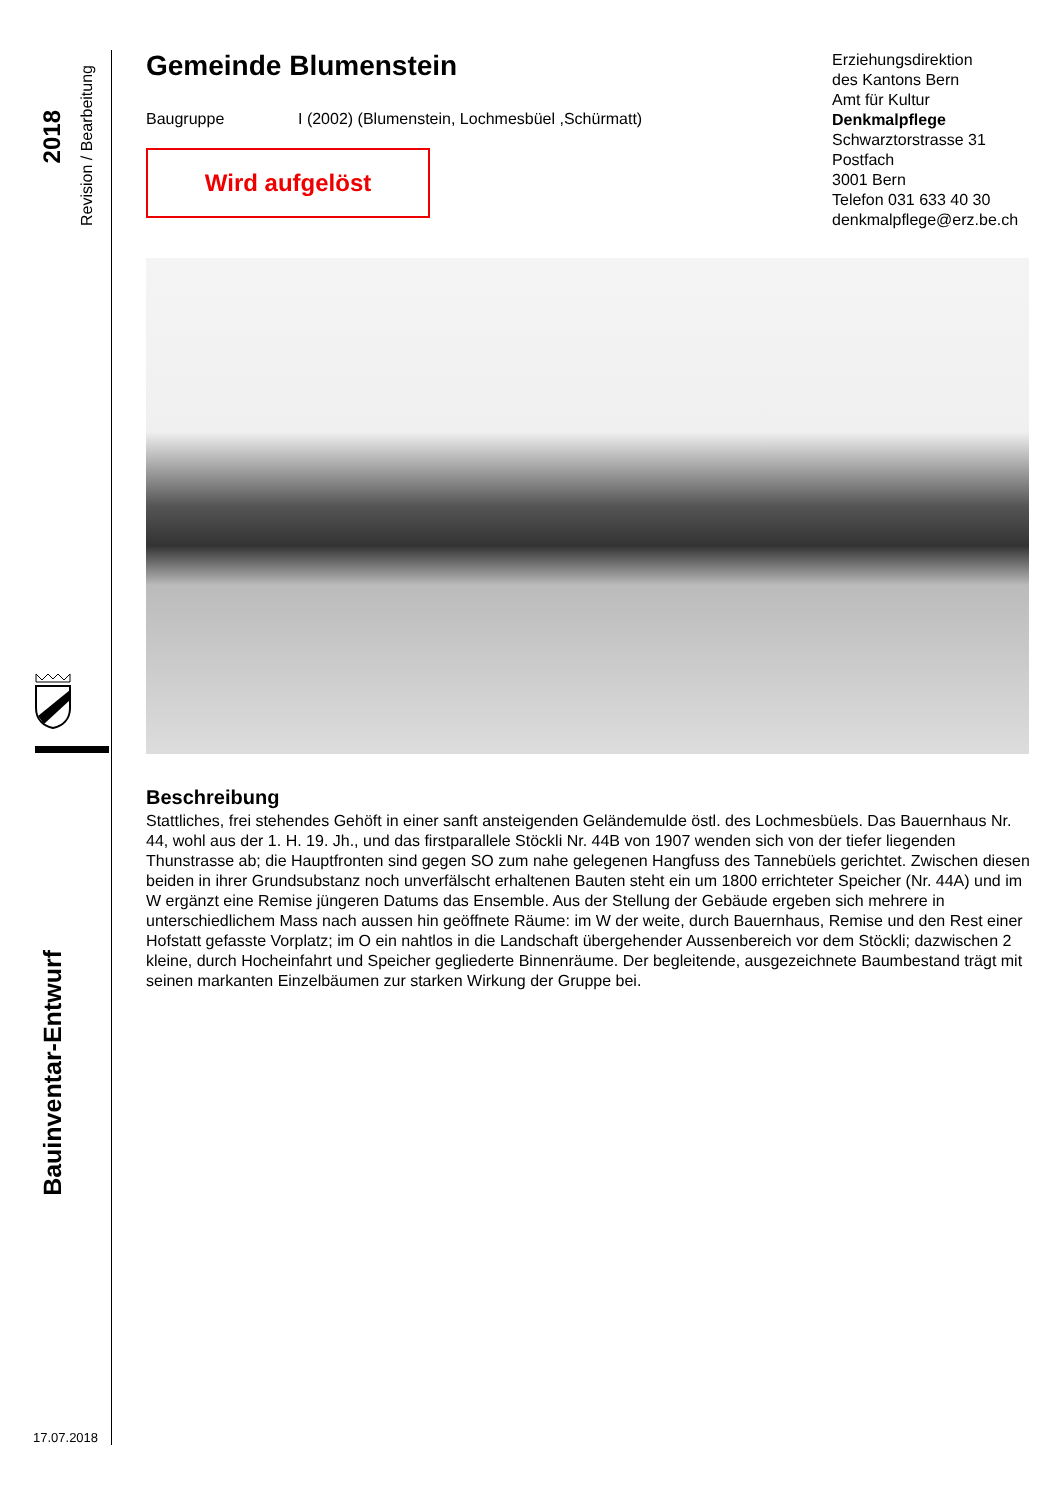2018
Revision / Bearbeitung
Bauinventar-Entwurf
17.07.2018
Gemeinde Blumenstein
Baugruppe I (2002) (Blumenstein, Lochmesbüel ,Schürmatt)
Wird aufgelöst
Beschreibung
Stattliches, frei stehendes Gehöft in einer sanft ansteigenden Geländemulde östl. des Lochmesbüels. Das Bauernhaus Nr. 44, wohl aus der 1. H. 19. Jh., und das firstparallele Stöckli Nr. 44B von 1907 wenden sich von der tiefer liegenden Thunstrasse ab; die Hauptfronten sind gegen SO zum nahe gelegenen Hangfuss des Tannebüels gerichtet. Zwischen diesen beiden in ihrer Grundsubstanz noch unverfälscht erhaltenen Bauten steht ein um 1800 errichteter Speicher (Nr. 44A) und im W ergänzt eine Remise jüngeren Datums das Ensemble. Aus der Stellung der Gebäude ergeben sich mehrere in unterschiedlichem Mass nach aussen hin geöffnete Räume: im W der weite, durch Bauernhaus, Remise und den Rest einer Hofstatt gefasste Vorplatz; im O ein nahtlos in die Landschaft übergehender Aussenbereich vor dem Stöckli; dazwischen 2 kleine, durch Hocheinfahrt und Speicher gegliederte Binnenräume. Der begleitende, ausgezeichnete Baumbestand trägt mit seinen markanten Einzelbäumen zur starken Wirkung der Gruppe bei.
Erziehungsdirektion
des Kantons Bern
Amt für Kultur
Denkmalpflege
Schwarztorstrasse 31
Postfach
3001 Bern
Telefon 031 633 40 30
denkmalpflege@erz.be.ch